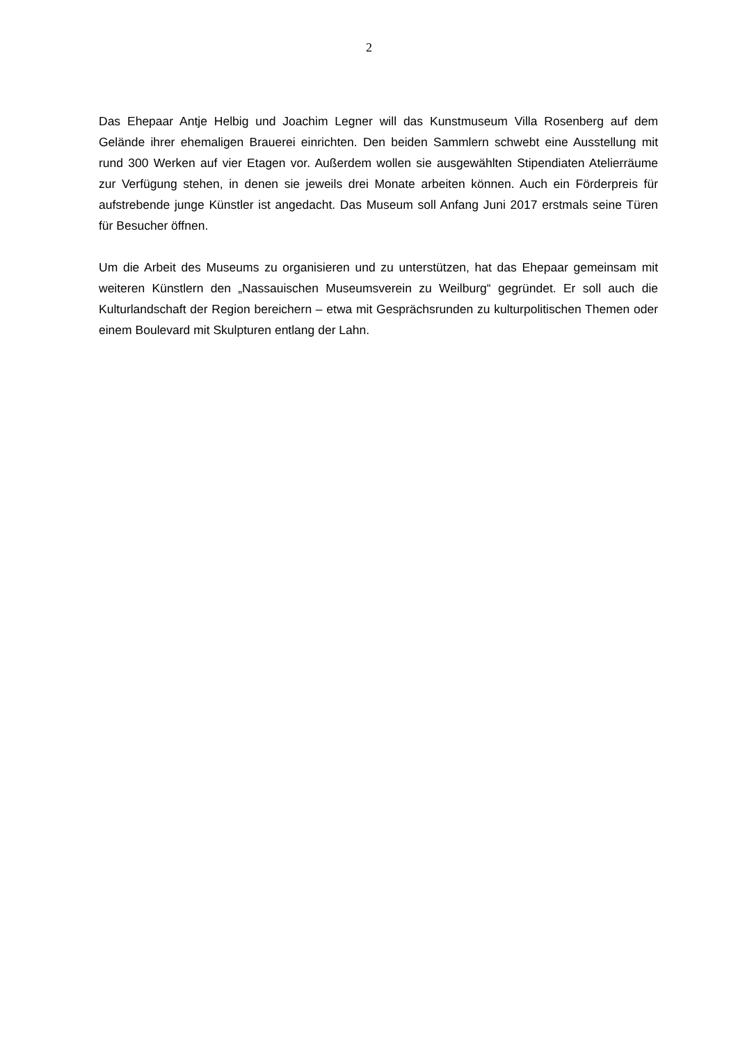2
Das Ehepaar Antje Helbig und Joachim Legner will das Kunstmuseum Villa Rosenberg auf dem Gelände ihrer ehemaligen Brauerei einrichten. Den beiden Sammlern schwebt eine Ausstellung mit rund 300 Werken auf vier Etagen vor. Außerdem wollen sie ausgewählten Stipendiaten Atelierräume zur Verfügung stehen, in denen sie jeweils drei Monate arbeiten können. Auch ein Förderpreis für aufstrebende junge Künstler ist angedacht. Das Museum soll Anfang Juni 2017 erstmals seine Türen für Besucher öffnen.
Um die Arbeit des Museums zu organisieren und zu unterstützen, hat das Ehepaar gemeinsam mit weiteren Künstlern den „Nassauischen Museumsverein zu Weilburg“ gegründet. Er soll auch die Kulturlandschaft der Region bereichern – etwa mit Gesprächsrunden zu kulturpolitischen Themen oder einem Boulevard mit Skulpturen entlang der Lahn.